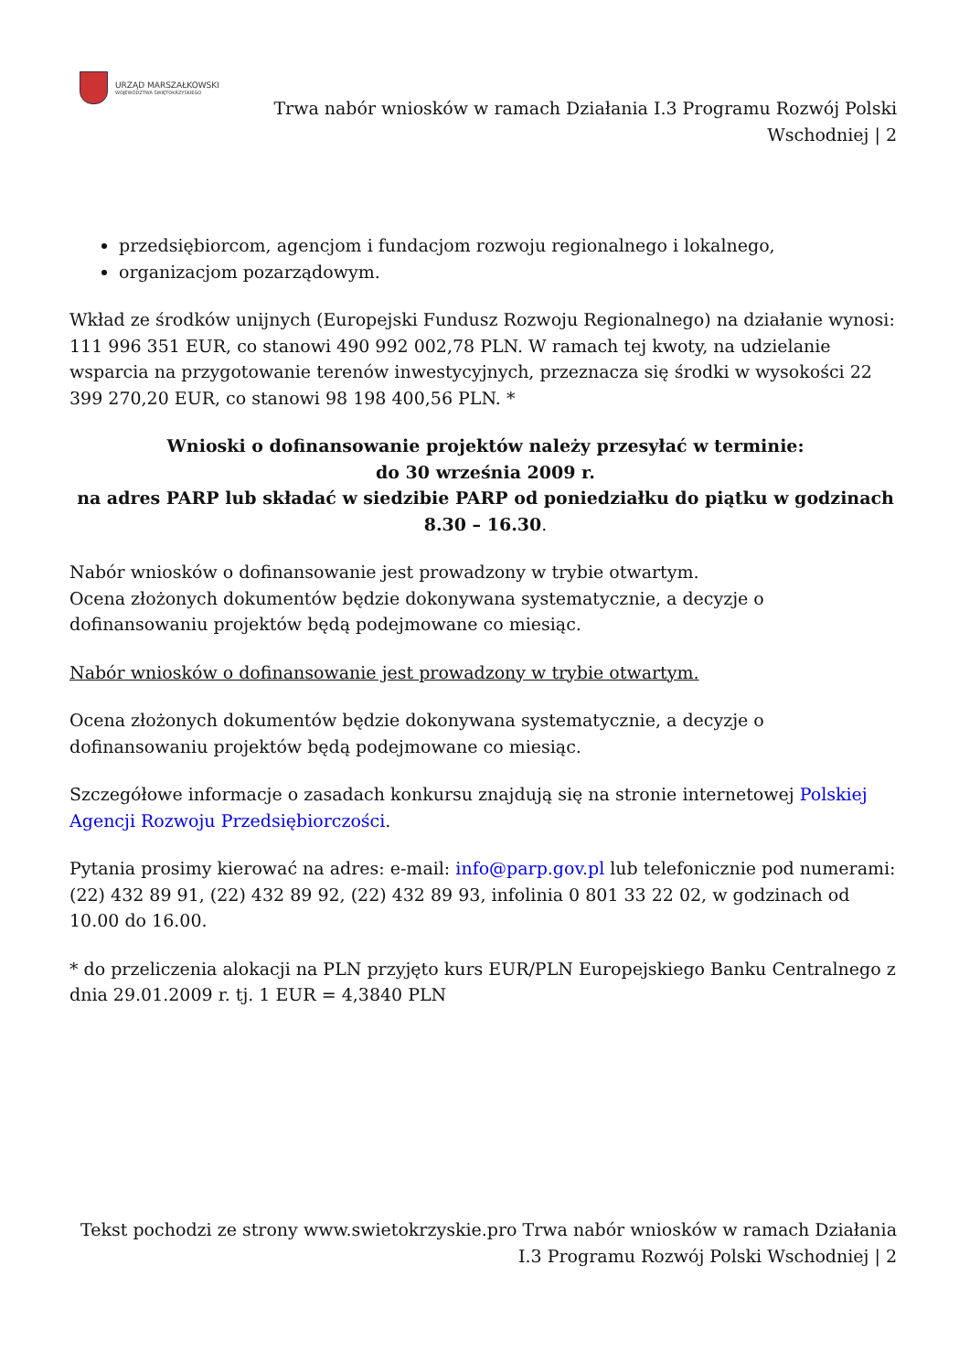URZĄD MARSZAŁKOWSKI
WOJEWÓDZTWA ŚWIĘTOKRZYSKIEGO
Trwa nabór wniosków w ramach Działania I.3 Programu Rozwój Polski Wschodniej | 2
przedsiębiorcom, agencjom i fundacjom rozwoju regionalnego i lokalnego,
organizacjom pozarządowym.
Wkład ze środków unijnych (Europejski Fundusz Rozwoju Regionalnego) na działanie wynosi: 111 996 351 EUR, co stanowi 490 992 002,78 PLN. W ramach tej kwoty, na udzielanie wsparcia na przygotowanie terenów inwestycyjnych, przeznacza się środki w wysokości 22 399 270,20 EUR, co stanowi 98 198 400,56 PLN. *
Wnioski o dofinansowanie projektów należy przesyłać w terminie:
do 30 września 2009 r.
na adres PARP lub składać w siedzibie PARP od poniedziałku do piątku w godzinach 8.30 – 16.30.
Nabór wniosków o dofinansowanie jest prowadzony w trybie otwartym.
Ocena złożonych dokumentów będzie dokonywana systematycznie, a decyzje o dofinansowaniu projektów będą podejmowane co miesiąc.
Nabór wniosków o dofinansowanie jest prowadzony w trybie otwartym.
Ocena złożonych dokumentów będzie dokonywana systematycznie, a decyzje o dofinansowaniu projektów będą podejmowane co miesiąc.
Szczegółowe informacje o zasadach konkursu znajdują się na stronie internetowej Polskiej Agencji Rozwoju Przedsiębiorczości.
Pytania prosimy kierować na adres: e-mail: info@parp.gov.pl lub telefonicznie pod numerami: (22) 432 89 91, (22) 432 89 92, (22) 432 89 93, infolinia 0 801 33 22 02, w godzinach od 10.00 do 16.00.
* do przeliczenia alokacji na PLN przyjęto kurs EUR/PLN Europejskiego Banku Centralnego z dnia 29.01.2009 r. tj. 1 EUR = 4,3840 PLN
Tekst pochodzi ze strony www.swietokrzyskie.pro Trwa nabór wniosków w ramach Działania I.3 Programu Rozwój Polski Wschodniej | 2